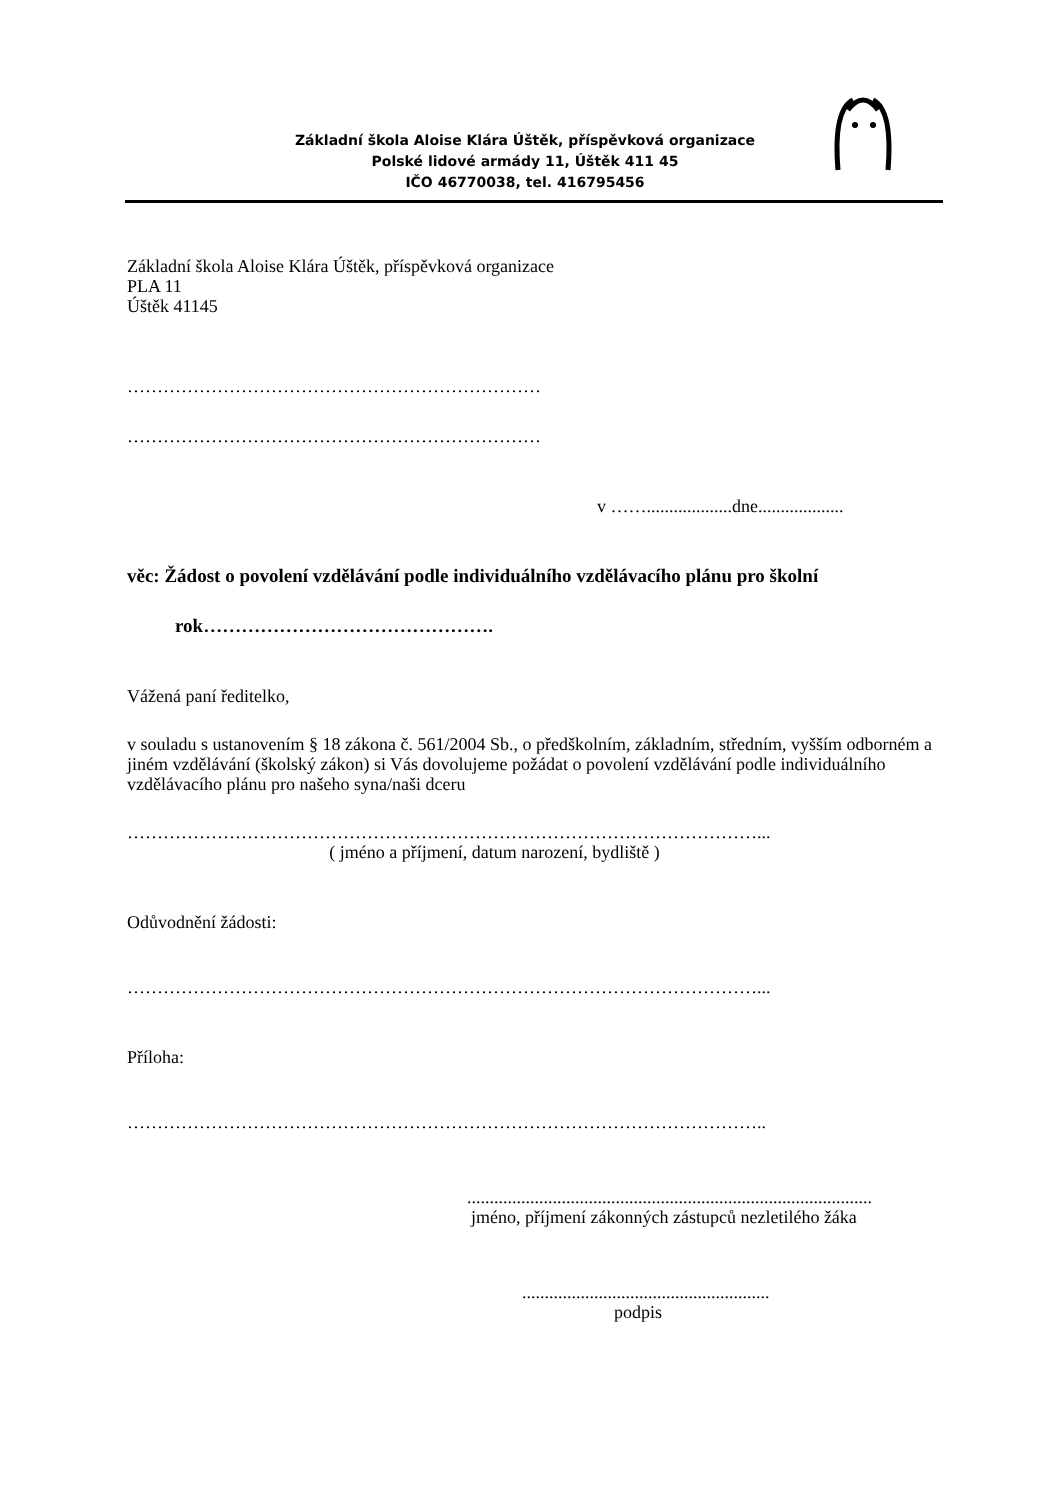Základní škola Aloise Klára Úštěk, příspěvková organizace
Polské lidové armády 11, Úštěk 411 45
IČO 46770038, tel. 416795456
Základní škola Aloise Klára Úštěk, příspěvková organizace
PLA 11
Úštěk 41145
……………………………………………………………
……………………………………………………………
v ……...................dne...................
věc: Žádost o povolení vzdělávání podle individuálního vzdělávacího plánu pro školní
rok……………………………………….
Vážená paní ředitelko,
v souladu s ustanovením § 18 zákona č. 561/2004 Sb., o předškolním, základním, středním, vyšším odborném a jiném vzdělávání (školský zákon) si Vás dovolujeme požádat o povolení vzdělávání podle individuálního vzdělávacího plánu pro našeho syna/naši dceru
……………………………………………………………………………………………...
( jméno a příjmení, datum narození, bydliště )
Odůvodnění žádosti:
……………………………………………………………………………………………...
Příloha:
……………………………………………………………………………………………..
..........................................................................................
jméno, příjmení zákonných zástupců nezletilého žáka
.......................................................
podpis